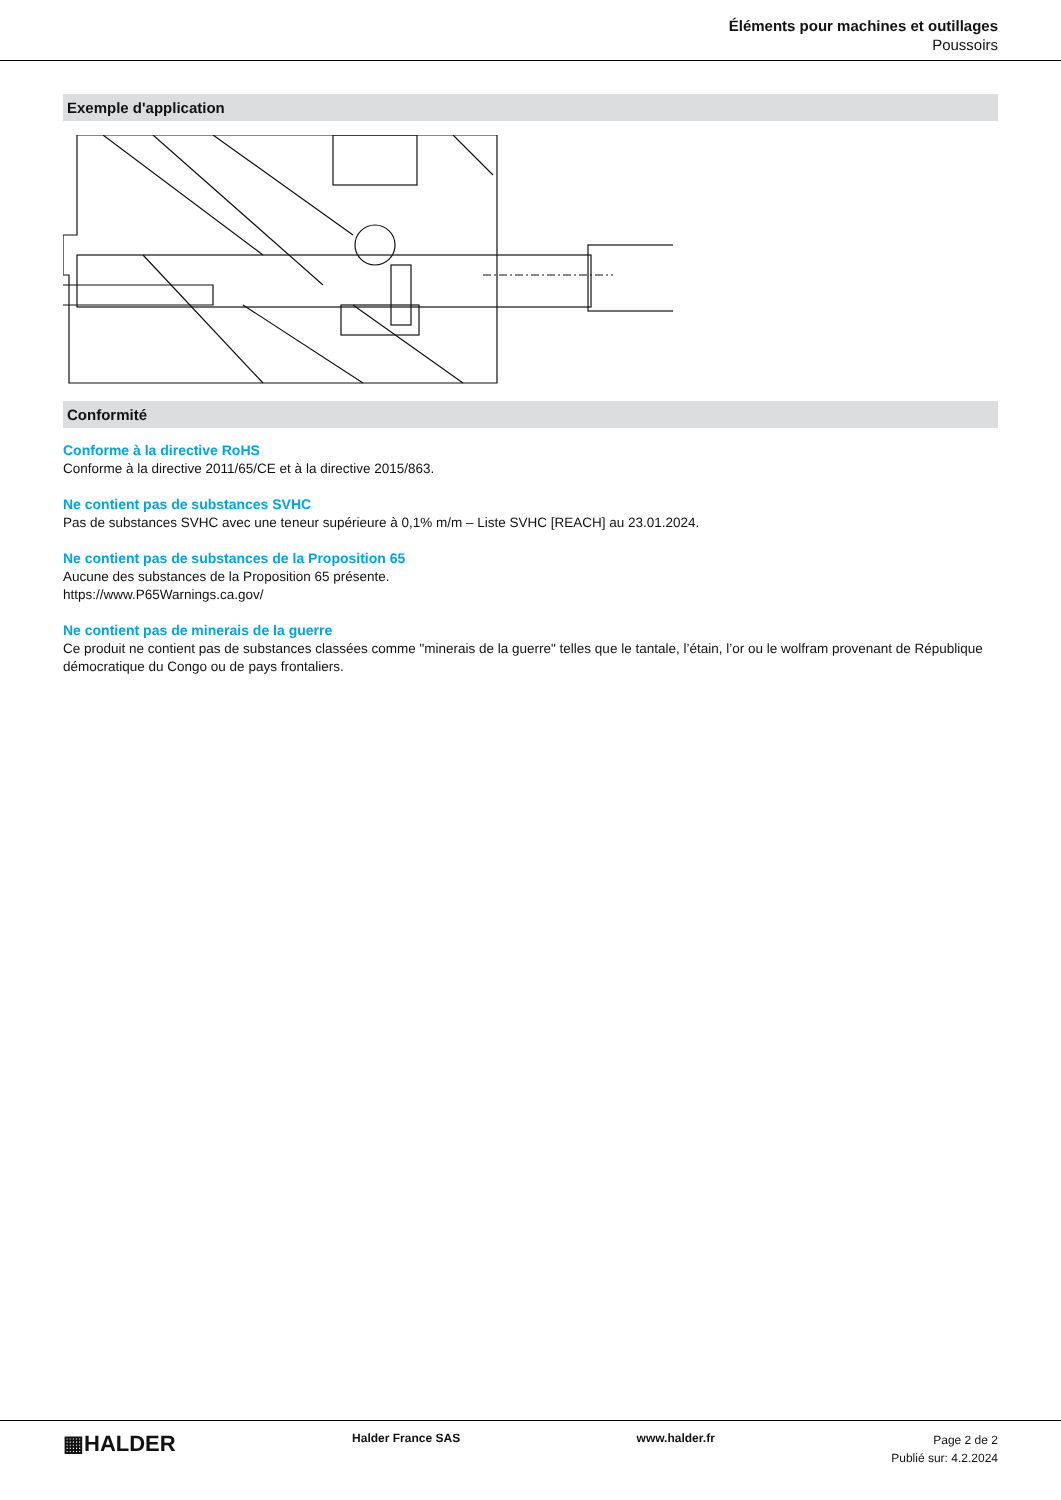Éléments pour machines et outillages
Poussoirs
Exemple d'application
Conformité
Conforme à la directive RoHS
Conforme à la directive 2011/65/CE et à la directive 2015/863.
Ne contient pas de substances SVHC
Pas de substances SVHC avec une teneur supérieure à 0,1% m/m – Liste SVHC [REACH] au 23.01.2024.
Ne contient pas de substances de la Proposition 65
Aucune des substances de la Proposition 65 présente.
https://www.P65Warnings.ca.gov/
Ne contient pas de minerais de la guerre
Ce produit ne contient pas de substances classées comme "minerais de la guerre" telles que le tantale, l’étain, l’or ou le wolfram provenant de République démocratique du Congo ou de pays frontaliers.
▦HALDER
Halder France SAS www.halder.fr
Page 2 de 2
Publié sur: 4.2.2024